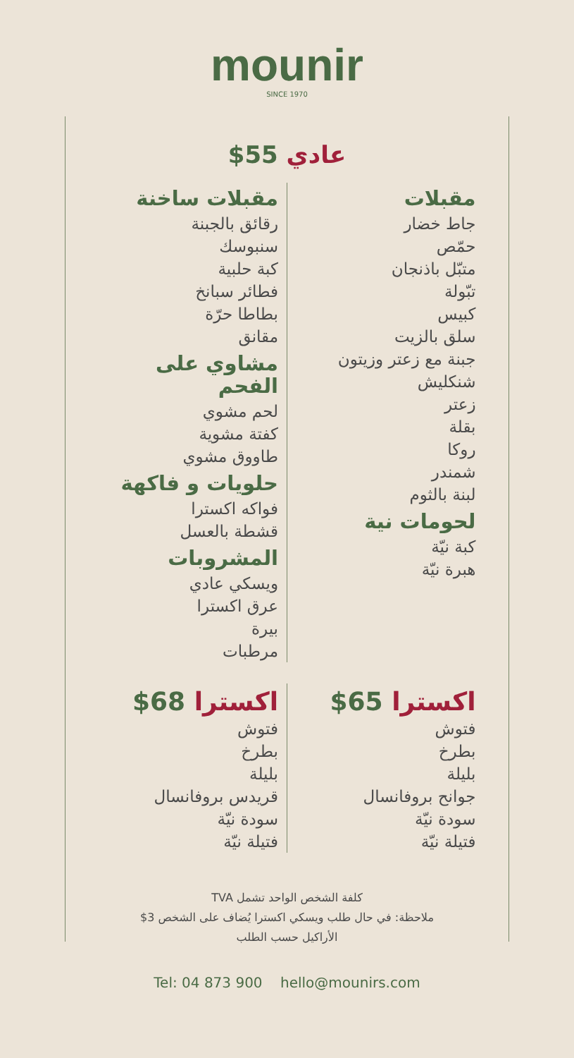mounir
SINCE 1970
عادي 55$
مقبلات
جاط خضار
حمّص
متبّل باذنجان
تبّولة
كبيس
سلق بالزيت
جبنة مع زعتر وزيتون
شنكليش
زعتر
بقلة
روكا
شمندر
لبنة بالثوم
لحومات نية
كبة نيّة
هبرة نيّة
مقبلات ساخنة
رقائق بالجبنة
سنبوسك
كبة حلبية
فطائر سبانخ
بطاطا حرّة
مقانق
مشاوي على الفحم
لحم مشوي
كفتة مشوية
طاووق مشوي
حلويات و فاكهة
فواكه اكسترا
قشطة بالعسل
المشروبات
ويسكي عادي
عرق اكسترا
بيرة
مرطبات
اكسترا 65$
فتوش
بطرخ
بليلة
جوانح بروفانسال
سودة نيّة
فتيلة نيّة
اكسترا 68$
فتوش
بطرخ
بليلة
قريدس بروفانسال
سودة نيّة
فتيلة نيّة
كلفة الشخص الواحد تشمل TVA
ملاحظة: في حال طلب ويسكي اكسترا يُضاف على الشخص 3$
الأراكيل حسب الطلب
Tel: 04 873 900 hello@mounirs.com